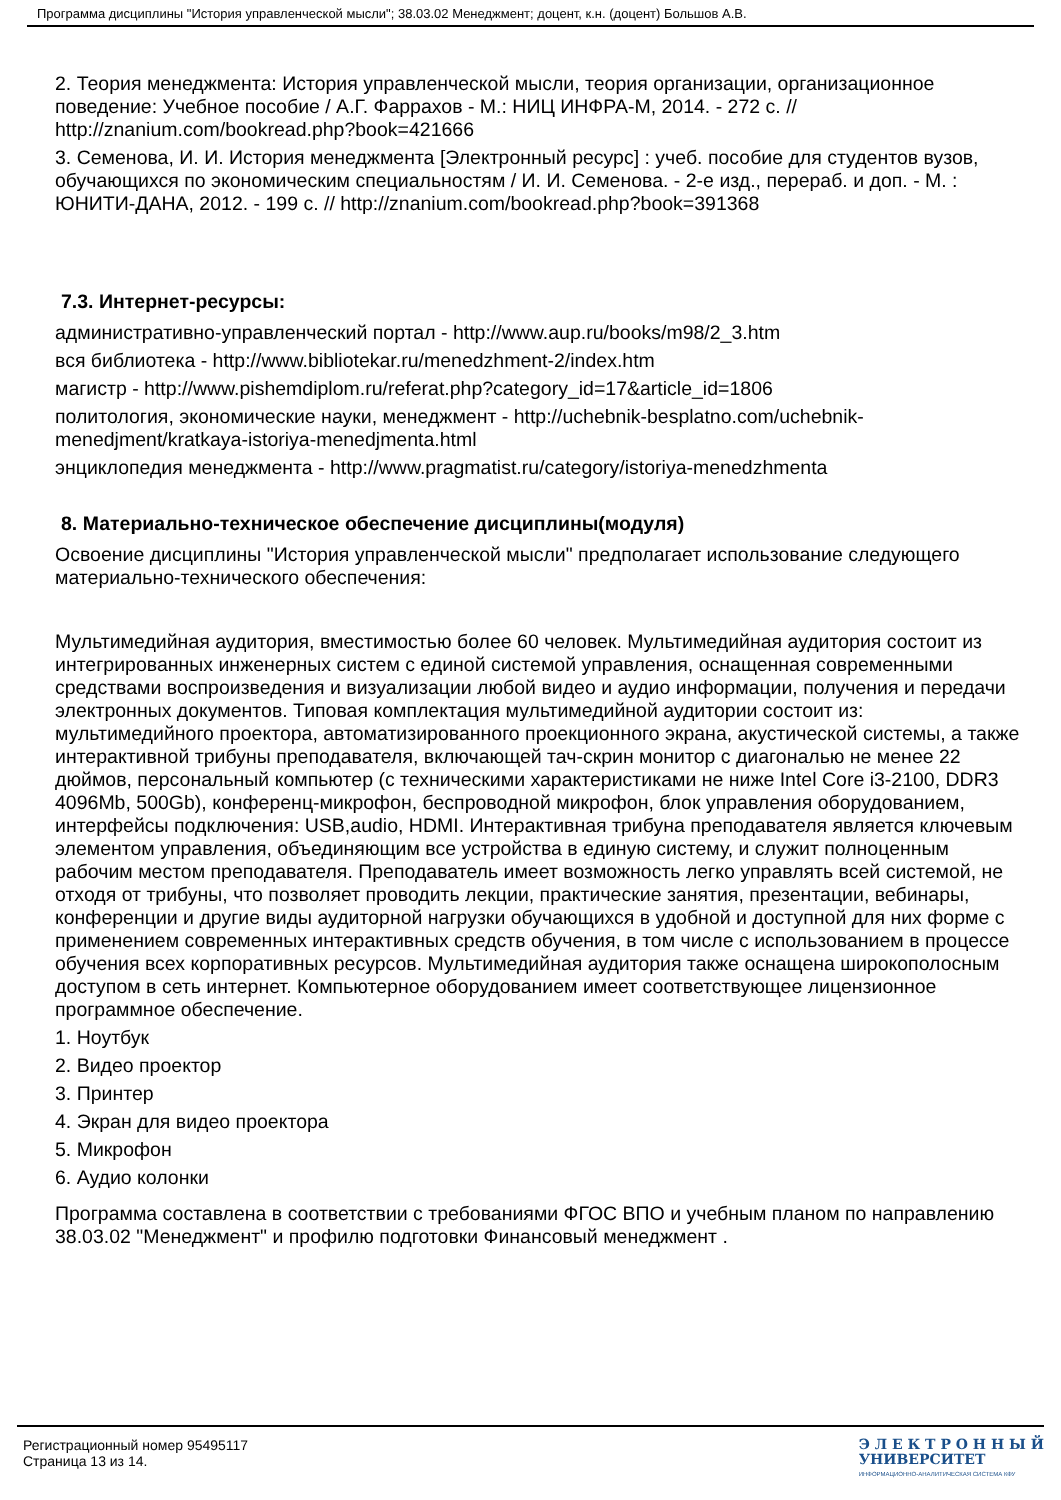Программа дисциплины "История управленческой мысли"; 38.03.02 Менеджмент; доцент, к.н. (доцент) Большов А.В.
2. Теория менеджмента: История управленческой мысли, теория организации, организационное поведение: Учебное пособие / А.Г. Фаррахов - М.: НИЦ ИНФРА-М, 2014. - 272 с. // http://znanium.com/bookread.php?book=421666
3. Семенова, И. И. История менеджмента [Электронный ресурс] : учеб. пособие для студентов вузов, обучающихся по экономическим специальностям / И. И. Семенова. - 2-е изд., перераб. и доп. - М. : ЮНИТИ-ДАНА, 2012. - 199 с. // http://znanium.com/bookread.php?book=391368
7.3. Интернет-ресурсы:
административно-управленческий портал - http://www.aup.ru/books/m98/2_3.htm
вся библиотека - http://www.bibliotekar.ru/menedzhment-2/index.htm
магистр - http://www.pishemdiplom.ru/referat.php?category_id=17&article_id=1806
политология, экономические науки, менеджмент - http://uchebnik-besplatno.com/uchebnik-menedjment/kratkaya-istoriya-menedjmenta.html
энциклопедия менеджмента - http://www.pragmatist.ru/category/istoriya-menedzhmenta
8. Материально-техническое обеспечение дисциплины(модуля)
Освоение дисциплины "История управленческой мысли" предполагает использование следующего материально-технического обеспечения:
Мультимедийная аудитория, вместимостью более 60 человек. Мультимедийная аудитория состоит из интегрированных инженерных систем с единой системой управления, оснащенная современными средствами воспроизведения и визуализации любой видео и аудио информации, получения и передачи электронных документов. Типовая комплектация мультимедийной аудитории состоит из: мультимедийного проектора, автоматизированного проекционного экрана, акустической системы, а также интерактивной трибуны преподавателя, включающей тач-скрин монитор с диагональю не менее 22 дюймов, персональный компьютер (с техническими характеристиками не ниже Intel Core i3-2100, DDR3 4096Mb, 500Gb), конференц-микрофон, беспроводной микрофон, блок управления оборудованием, интерфейсы подключения: USB,audio, HDMI. Интерактивная трибуна преподавателя является ключевым элементом управления, объединяющим все устройства в единую систему, и служит полноценным рабочим местом преподавателя. Преподаватель имеет возможность легко управлять всей системой, не отходя от трибуны, что позволяет проводить лекции, практические занятия, презентации, вебинары, конференции и другие виды аудиторной нагрузки обучающихся в удобной и доступной для них форме с применением современных интерактивных средств обучения, в том числе с использованием в процессе обучения всех корпоративных ресурсов. Мультимедийная аудитория также оснащена широкополосным доступом в сеть интернет. Компьютерное оборудованием имеет соответствующее лицензионное программное обеспечение.
1. Ноутбук
2. Видео проектор
3. Принтер
4. Экран для видео проектора
5. Микрофон
6. Аудио колонки
Программа составлена в соответствии с требованиями ФГОС ВПО и учебным планом по направлению 38.03.02 "Менеджмент" и профилю подготовки Финансовый менеджмент .
Регистрационный номер 95495117
Страница 13 из 14.
Э Л Е К Т Р О Н Н Ы Й
УНИВЕРСИТЕТ
ИНФОРМАЦИОННО-АНАЛИТИЧЕСКАЯ СИСТЕМА КФУ